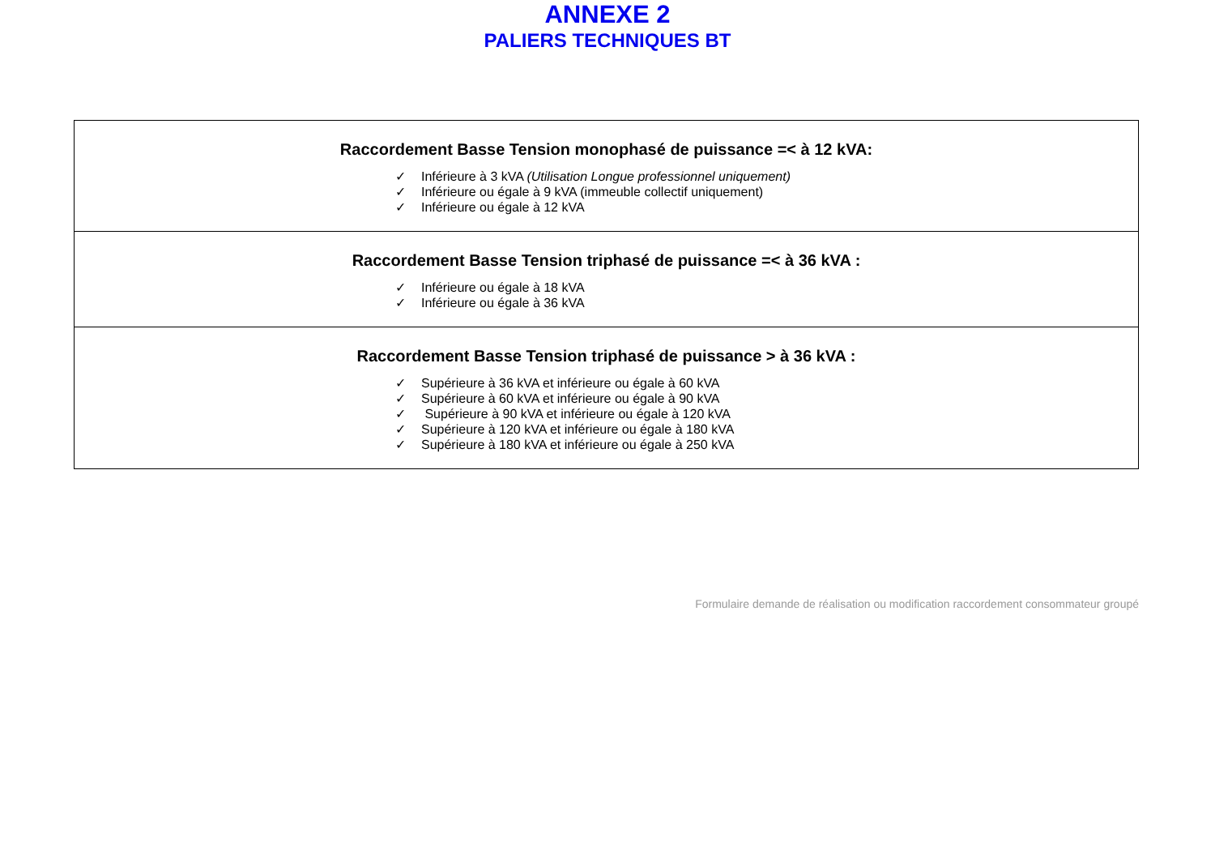ANNEXE 2
PALIERS TECHNIQUES BT
| Raccordement Basse Tension monophasé de puissance =< à 12 kVA: ✓ Inférieure à 3 kVA (Utilisation Longue professionnel uniquement) ✓ Inférieure ou égale à 9 kVA (immeuble collectif uniquement) ✓ Inférieure ou égale à 12 kVA |
| Raccordement Basse Tension triphasé de puissance =< à 36 kVA : ✓ Inférieure ou égale à 18 kVA ✓ Inférieure ou égale à 36 kVA |
| Raccordement Basse Tension triphasé de puissance > à 36 kVA : ✓ Supérieure à 36 kVA et inférieure ou égale à 60 kVA ✓ Supérieure à 60 kVA et inférieure ou égale à 90 kVA ✓ Supérieure à 90 kVA et inférieure ou égale à 120 kVA ✓ Supérieure à 120 kVA et inférieure ou égale à 180 kVA ✓ Supérieure à 180 kVA et inférieure ou égale à 250 kVA |
Formulaire demande de réalisation ou modification raccordement consommateur groupé